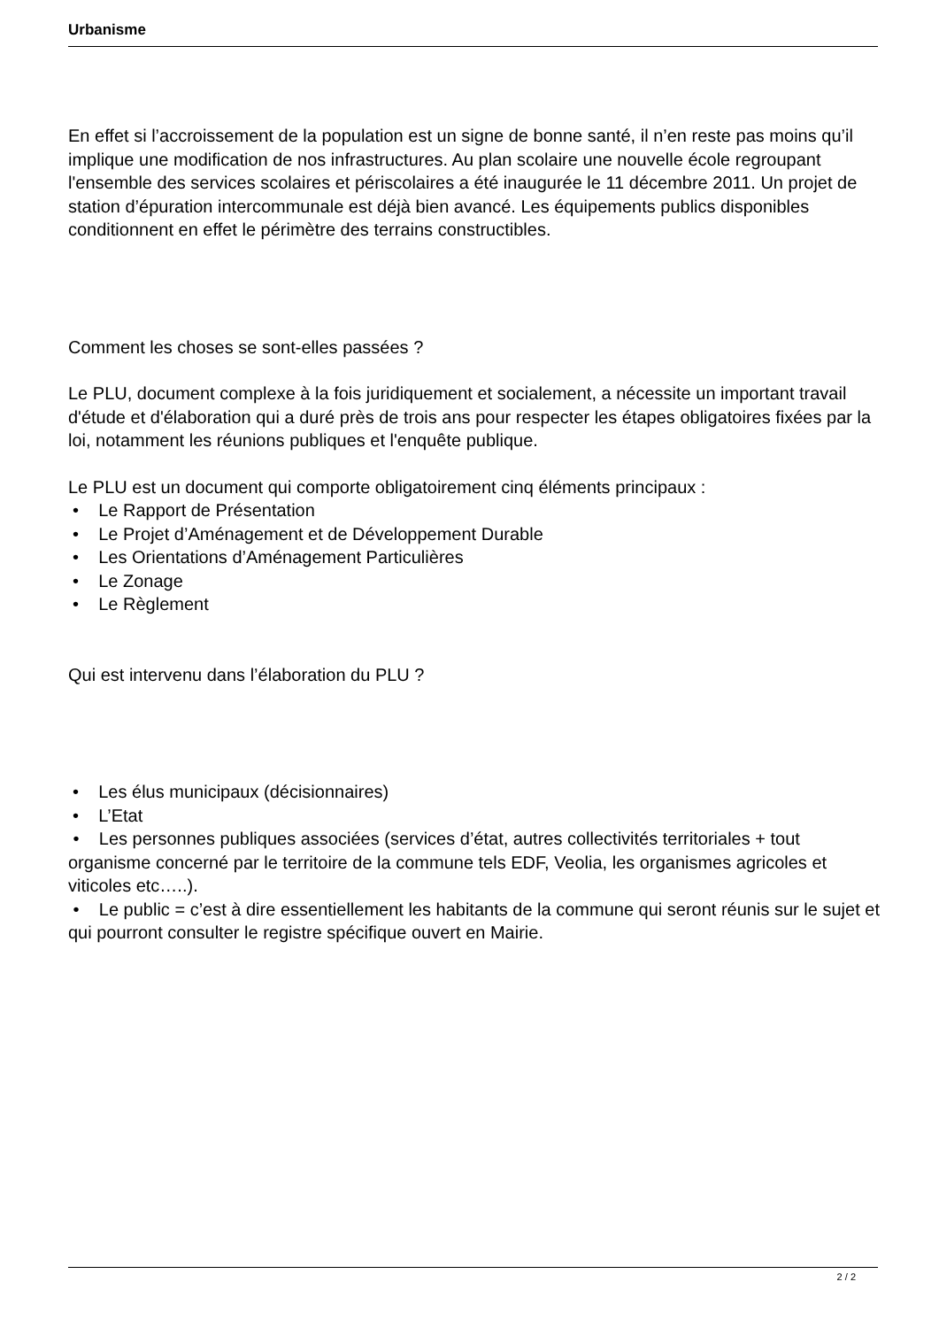Urbanisme
En effet si l’accroissement de la population est un signe de bonne santé, il n’en reste pas moins qu’il implique une modification de nos infrastructures. Au plan scolaire une nouvelle école regroupant l'ensemble des services scolaires et périscolaires a été inaugurée le 11 décembre 2011. Un projet de station d’épuration intercommunale est déjà bien avancé. Les équipements publics disponibles conditionnent en effet le périmètre des terrains constructibles.
Comment les choses se sont-elles passées ?
Le PLU, document complexe à la fois juridiquement et socialement, a nécessite un important travail d'étude et d'élaboration qui a duré près de trois ans pour respecter les étapes obligatoires fixées par la loi, notamment les réunions publiques et l'enquête publique.
Le PLU est un document qui comporte obligatoirement cinq éléments principaux :
• Le Rapport de Présentation
• Le Projet d’Aménagement et de Développement Durable
• Les Orientations d’Aménagement Particulières
• Le Zonage
• Le Règlement
Qui est intervenu dans l’élaboration du PLU ?
• Les élus municipaux (décisionnaires)
• L’Etat
• Les personnes publiques associées (services d’état, autres collectivités territoriales + tout organisme concerné par le territoire de la commune tels EDF, Veolia, les organismes agricoles et viticoles etc…..).
• Le public = c’est à dire essentiellement les habitants de la commune qui seront réunis sur le sujet et qui pourront consulter le registre spécifique ouvert en Mairie.
2 / 2